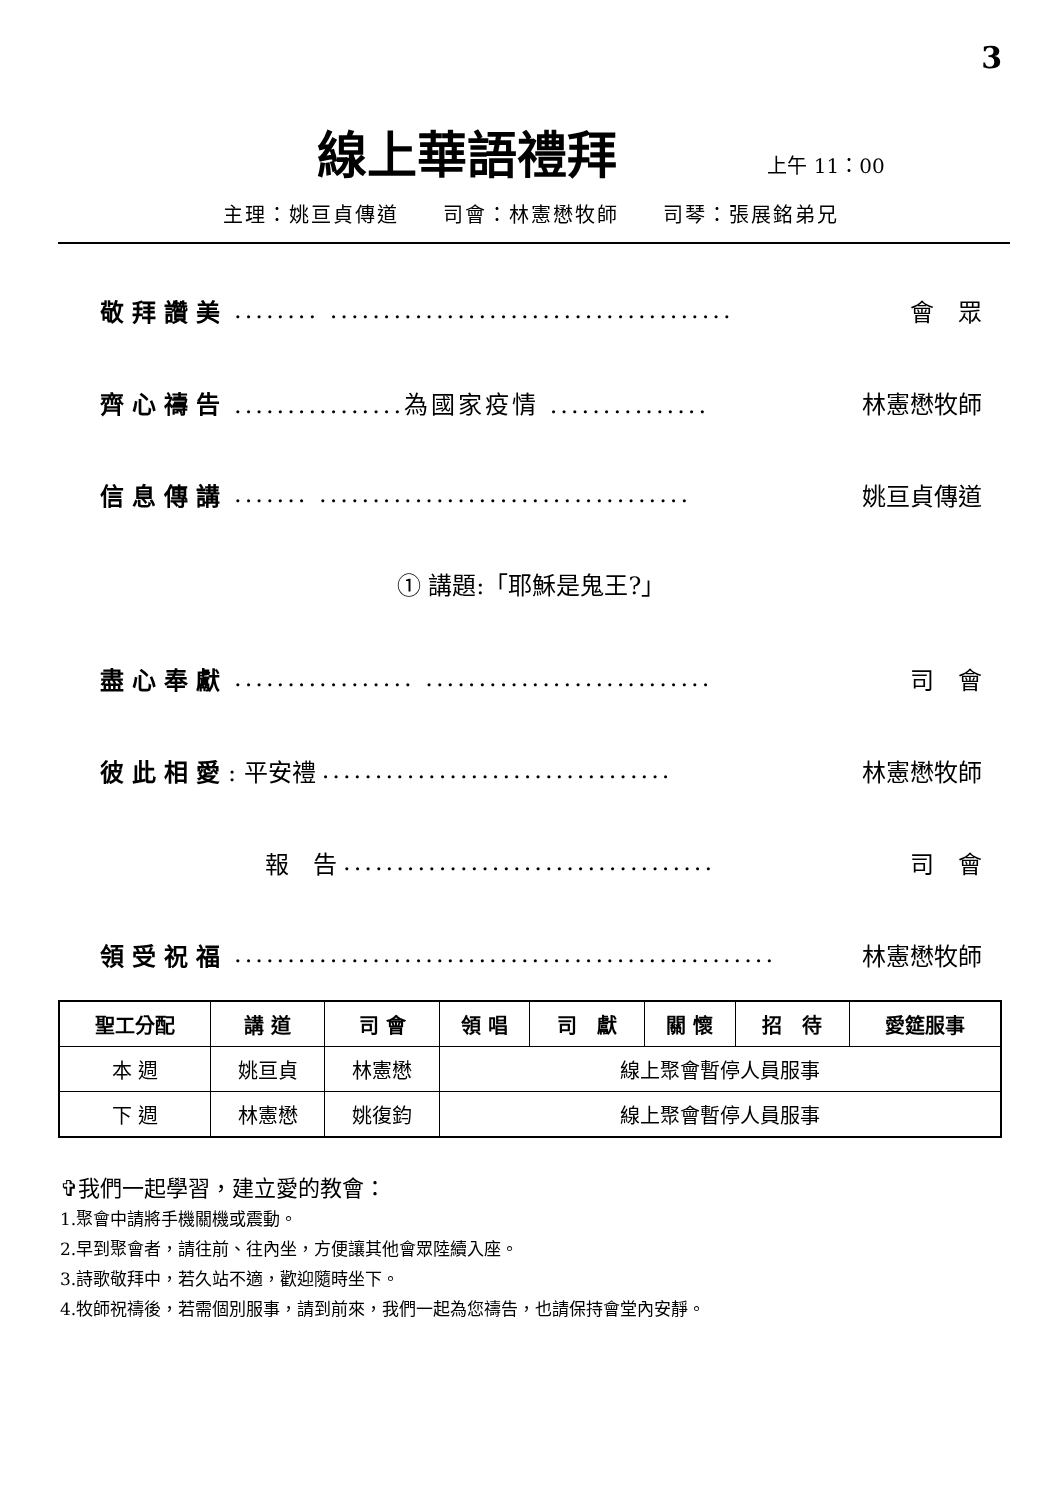3
線上華語禮拜
上午 11：00
主理：姚亘貞傳道　　司會：林憲懋牧師　　司琴：張展銘弟兄
敬拜讚美........ ...................................... 會　眾
齊心禱告................為國家疫情 ............... 林憲懋牧師
信息傳講....... ................................... 姚亘貞傳道
① 講題:「耶穌是鬼王?」
盡心奉獻................. ........................... 司　會
彼此相愛: 平安禮................................. 林憲懋牧師
報　告................................... 司　會
領受祝福................................................... 林憲懋牧師
| 聖工分配 | 講 道 | 司 會 | 領 唱 | 司 獻 | 關 懷 | 招 待 | 愛筵服事 |
| --- | --- | --- | --- | --- | --- | --- | --- |
| 本 週 | 姚亘貞 | 林憲懋 | 線上聚會暫停人員服事 | | | | |
| 下 週 | 林憲懋 | 姚復鈞 | 線上聚會暫停人員服事 | | | | |
✞我們一起學習，建立愛的教會：
1.聚會中請將手機關機或震動。
2.早到聚會者，請往前、往內坐，方便讓其他會眾陸續入座。
3.詩歌敬拜中，若久站不適，歡迎隨時坐下。
4.牧師祝禱後，若需個別服事，請到前來，我們一起為您禱告，也請保持會堂內安靜。